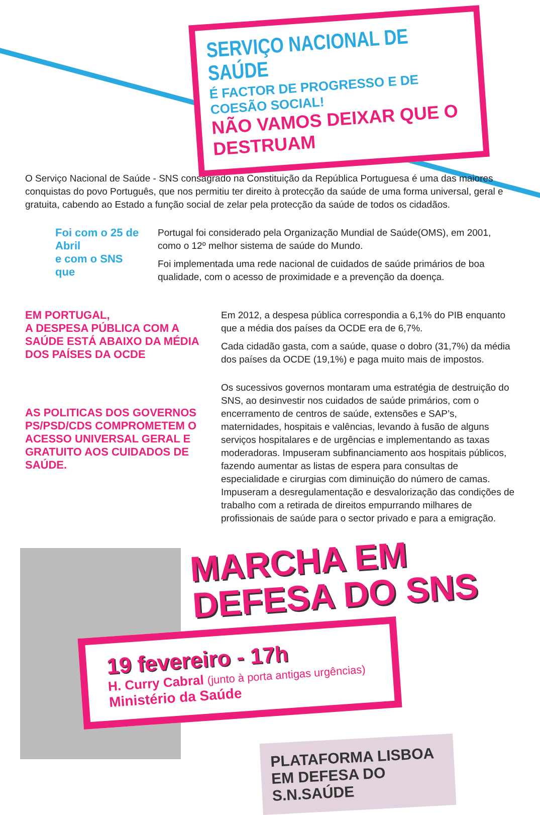SERVIÇO NACIONAL DE SAÚDE
É FACTOR DE PROGRESSO E DE COESÃO SOCIAL!
NÃO VAMOS DEIXAR QUE O DESTRUAM
O Serviço Nacional de Saúde - SNS consagrado na Constituição da República Portuguesa é uma das maiores conquistas do povo Português, que nos permitiu ter direito à protecção da saúde de uma forma universal, geral e gratuita, cabendo ao Estado a função social de zelar pela protecção da saúde de todos os cidadãos.
Foi com o 25 de Abril
e com o SNS que
Portugal foi considerado pela Organização Mundial de Saúde(OMS), em 2001, como o 12º melhor sistema de saúde do Mundo.
Foi implementada uma rede nacional de cuidados de saúde primários de boa qualidade, com o acesso de proximidade e a prevenção da doença.
EM PORTUGAL,
A DESPESA PÚBLICA COM A SAÚDE ESTÁ ABAIXO DA MÉDIA DOS PAÍSES DA OCDE
AS POLITICAS DOS GOVERNOS PS/PSD/CDS COMPROMETEM O ACESSO UNIVERSAL GERAL E GRATUITO AOS CUIDADOS DE SAÚDE.
Em 2012, a despesa pública correspondia a 6,1% do PIB enquanto que a média dos países da OCDE era de 6,7%.
Cada cidadão gasta, com a saúde, quase o dobro (31,7%) da média dos países da OCDE (19,1%) e paga muito mais de impostos.
Os sucessivos governos montaram uma estratégia de destruição do SNS, ao desinvestir nos cuidados de saúde primários, com o encerramento de centros de saúde, extensões e SAP’s, maternidades, hospitais e valências, levando à fusão de alguns serviços hospitalares e de urgências e implementando as taxas moderadoras. Impuseram subfinanciamento aos hospitais públicos, fazendo aumentar as listas de espera para consultas de especialidade e cirurgias com diminuição do número de camas. Impuseram a desregulamentação e desvalorização das condições de trabalho com a retirada de direitos empurrando milhares de profissionais de saúde para o sector privado e para a emigração.
MARCHA EM
DEFESA DO SNS
19 fevereiro - 17h
H. Curry Cabral (junto à porta antigas urgências)
Ministério da Saúde
PLATAFORMA LISBOA
EM DEFESA DO S.N.SAÚDE